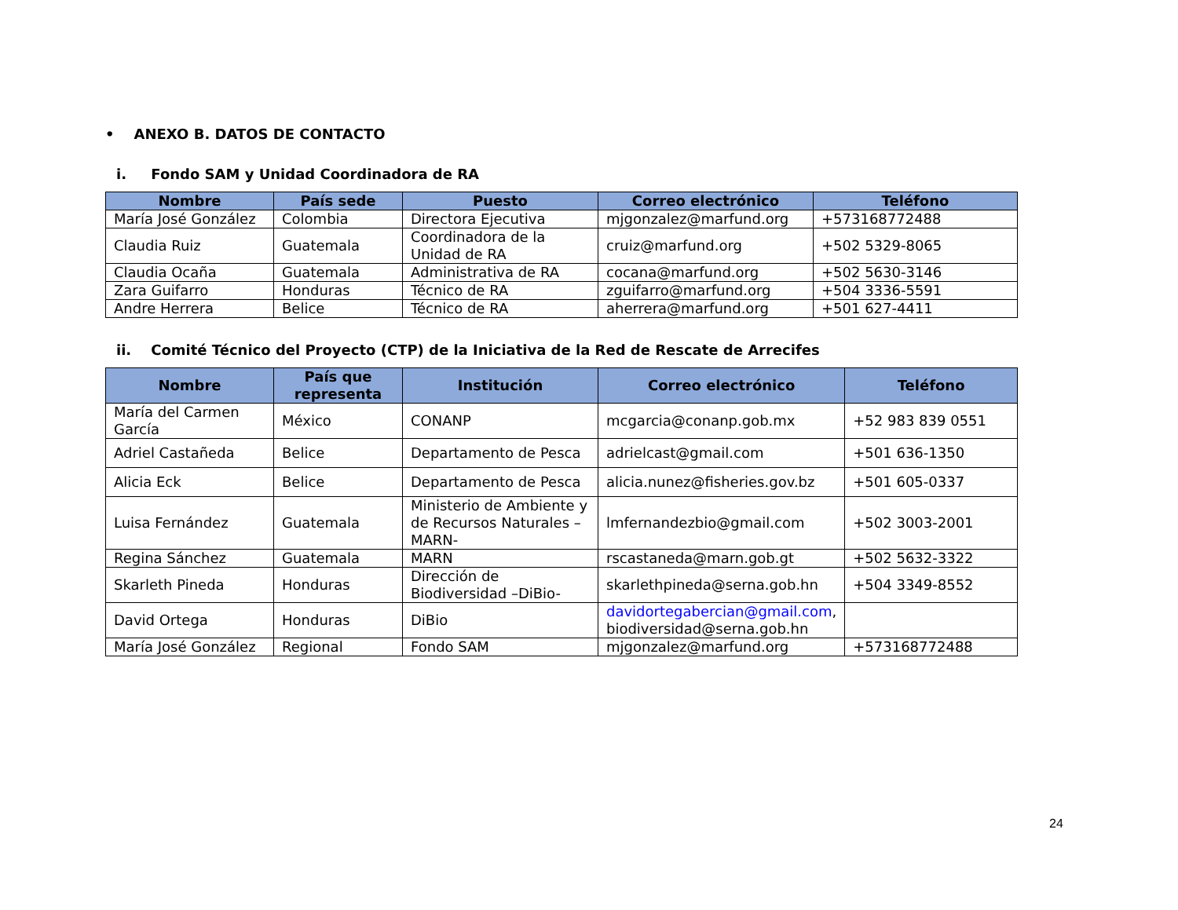• ANEXO B. DATOS DE CONTACTO
i. Fondo SAM y Unidad Coordinadora de RA
| Nombre | País sede | Puesto | Correo electrónico | Teléfono |
| --- | --- | --- | --- | --- |
| María José González | Colombia | Directora Ejecutiva | mjgonzalez@marfund.org | +573168772488 |
| Claudia Ruiz | Guatemala | Coordinadora de la Unidad de RA | cruiz@marfund.org | +502 5329-8065 |
| Claudia Ocaña | Guatemala | Administrativa de RA | cocana@marfund.org | +502 5630-3146 |
| Zara Guifarro | Honduras | Técnico de RA | zguifarro@marfund.org | +504 3336-5591 |
| Andre Herrera | Belice | Técnico de RA | aherrera@marfund.org | +501 627-4411 |
ii. Comité Técnico del Proyecto (CTP) de la Iniciativa de la Red de Rescate de Arrecifes
| Nombre | País que representa | Institución | Correo electrónico | Teléfono |
| --- | --- | --- | --- | --- |
| María del Carmen García | México | CONANP | mcgarcia@conanp.gob.mx | +52 983 839 0551 |
| Adriel Castañeda | Belice | Departamento de Pesca | adrielcast@gmail.com | +501 636-1350 |
| Alicia Eck | Belice | Departamento de Pesca | alicia.nunez@fisheries.gov.bz | +501 605-0337 |
| Luisa Fernández | Guatemala | Ministerio de Ambiente y de Recursos Naturales –MARN- | lmfernandezbio@gmail.com | +502 3003-2001 |
| Regina Sánchez | Guatemala | MARN | rscastaneda@marn.gob.gt | +502 5632-3322 |
| Skarleth Pineda | Honduras | Dirección de Biodiversidad –DiBio- | skarlethpineda@serna.gob.hn | +504 3349-8552 |
| David Ortega | Honduras | DiBio | davidortegabercian@gmail.com , biodiversidad@serna.gob.hn | |
| María José González | Regional | Fondo SAM | mjgonzalez@marfund.org | +573168772488 |
24